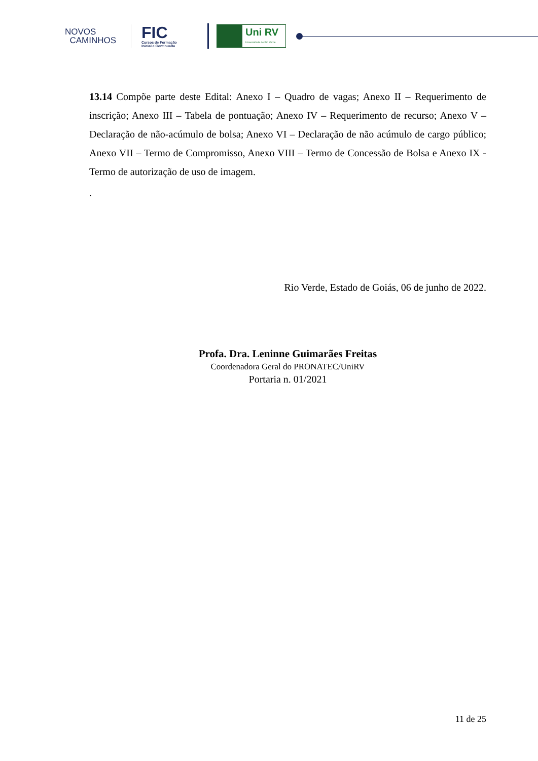NOVOS
CAMINHOS
FIC
Cursos de Formação
Inicial e Continuada
Uni RV
Universidade de Rio Verde
13.14 Compõe parte deste Edital: Anexo I – Quadro de vagas; Anexo II – Requerimento de inscrição; Anexo III – Tabela de pontuação; Anexo IV – Requerimento de recurso; Anexo V – Declaração de não-acúmulo de bolsa; Anexo VI – Declaração de não acúmulo de cargo público; Anexo VII – Termo de Compromisso, Anexo VIII – Termo de Concessão de Bolsa e Anexo IX - Termo de autorização de uso de imagem.
.
Rio Verde, Estado de Goiás, 06 de junho de 2022.
Profa. Dra. Leninne Guimarães Freitas
Coordenadora Geral do PRONATEC/UniRV
Portaria n. 01/2021
11 de 25